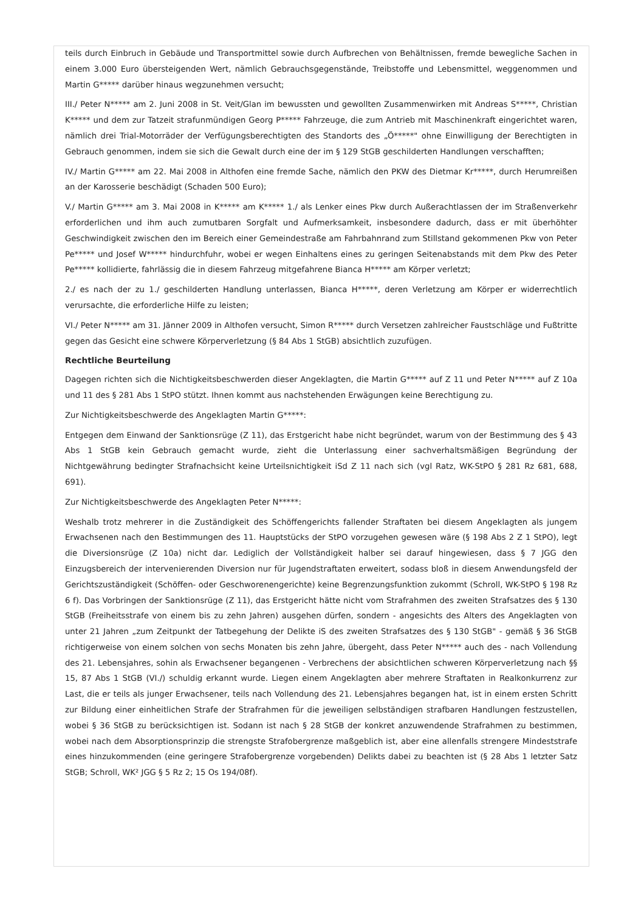teils durch Einbruch in Gebäude und Transportmittel sowie durch Aufbrechen von Behältnissen, fremde bewegliche Sachen in einem 3.000 Euro übersteigenden Wert, nämlich Gebrauchsgegenstände, Treibstoffe und Lebensmittel, weggenommen und Martin G***** darüber hinaus wegzunehmen versucht;
III./ Peter N***** am 2. Juni 2008 in St. Veit/Glan im bewussten und gewollten Zusammenwirken mit Andreas S*****, Christian K***** und dem zur Tatzeit strafunmündigen Georg P***** Fahrzeuge, die zum Antrieb mit Maschinenkraft eingerichtet waren, nämlich drei Trial-Motorräder der Verfügungsberechtigten des Standorts des „Ö*****" ohne Einwilligung der Berechtigten in Gebrauch genommen, indem sie sich die Gewalt durch eine der im § 129 StGB geschilderten Handlungen verschafften;
IV./ Martin G***** am 22. Mai 2008 in Althofen eine fremde Sache, nämlich den PKW des Dietmar Kr*****, durch Herumreißen an der Karosserie beschädigt (Schaden 500 Euro);
V./ Martin G***** am 3. Mai 2008 in K***** am K***** 1./ als Lenker eines Pkw durch Außerachtlassen der im Straßenverkehr erforderlichen und ihm auch zumutbaren Sorgfalt und Aufmerksamkeit, insbesondere dadurch, dass er mit überhöhter Geschwindigkeit zwischen den im Bereich einer Gemeindestraße am Fahrbahnrand zum Stillstand gekommenen Pkw von Peter Pe***** und Josef W***** hindurchfuhr, wobei er wegen Einhaltens eines zu geringen Seitenabstands mit dem Pkw des Peter Pe***** kollidierte, fahrlässig die in diesem Fahrzeug mitgefahrene Bianca H***** am Körper verletzt;
2./ es nach der zu 1./ geschilderten Handlung unterlassen, Bianca H*****, deren Verletzung am Körper er widerrechtlich verursachte, die erforderliche Hilfe zu leisten;
VI./ Peter N***** am 31. Jänner 2009 in Althofen versucht, Simon R***** durch Versetzen zahlreicher Faustschläge und Fußtritte gegen das Gesicht eine schwere Körperverletzung (§ 84 Abs 1 StGB) absichtlich zuzufügen.
Rechtliche Beurteilung
Dagegen richten sich die Nichtigkeitsbeschwerden dieser Angeklagten, die Martin G***** auf Z 11 und Peter N***** auf Z 10a und 11 des § 281 Abs 1 StPO stützt. Ihnen kommt aus nachstehenden Erwägungen keine Berechtigung zu.
Zur Nichtigkeitsbeschwerde des Angeklagten Martin G*****:
Entgegen dem Einwand der Sanktionsrüge (Z 11), das Erstgericht habe nicht begründet, warum von der Bestimmung des § 43 Abs 1 StGB kein Gebrauch gemacht wurde, zieht die Unterlassung einer sachverhaltsmäßigen Begründung der Nichtgewährung bedingter Strafnachsicht keine Urteilsnichtigkeit iSd Z 11 nach sich (vgl Ratz, WK-StPO § 281 Rz 681, 688, 691).
Zur Nichtigkeitsbeschwerde des Angeklagten Peter N*****:
Weshalb trotz mehrerer in die Zuständigkeit des Schöffengerichts fallender Straftaten bei diesem Angeklagten als jungem Erwachsenen nach den Bestimmungen des 11. Hauptstücks der StPO vorzugehen gewesen wäre (§ 198 Abs 2 Z 1 StPO), legt die Diversionsrüge (Z 10a) nicht dar. Lediglich der Vollständigkeit halber sei darauf hingewiesen, dass § 7 JGG den Einzugsbereich der intervenierenden Diversion nur für Jugendstraftaten erweitert, sodass bloß in diesem Anwendungsfeld der Gerichtszuständigkeit (Schöffen- oder Geschworenengerichte) keine Begrenzungsfunktion zukommt (Schroll, WK-StPO § 198 Rz 6 f). Das Vorbringen der Sanktionsrüge (Z 11), das Erstgericht hätte nicht vom Strafrahmen des zweiten Strafsatzes des § 130 StGB (Freiheitsstrafe von einem bis zu zehn Jahren) ausgehen dürfen, sondern - angesichts des Alters des Angeklagten von unter 21 Jahren „zum Zeitpunkt der Tatbegehung der Delikte iS des zweiten Strafsatzes des § 130 StGB" - gemäß § 36 StGB richtigerweise von einem solchen von sechs Monaten bis zehn Jahre, übergeht, dass Peter N***** auch des - nach Vollendung des 21. Lebensjahres, sohin als Erwachsener begangenen - Verbrechens der absichtlichen schweren Körperverletzung nach §§ 15, 87 Abs 1 StGB (VI./) schuldig erkannt wurde. Liegen einem Angeklagten aber mehrere Straftaten in Realkonkurrenz zur Last, die er teils als junger Erwachsener, teils nach Vollendung des 21. Lebensjahres begangen hat, ist in einem ersten Schritt zur Bildung einer einheitlichen Strafe der Strafrahmen für die jeweiligen selbständigen strafbaren Handlungen festzustellen, wobei § 36 StGB zu berücksichtigen ist. Sodann ist nach § 28 StGB der konkret anzuwendende Strafrahmen zu bestimmen, wobei nach dem Absorptionsprinzip die strengste Strafobergrenze maßgeblich ist, aber eine allenfalls strengere Mindeststrafe eines hinzukommenden (eine geringere Strafobergrenze vorgebenden) Delikts dabei zu beachten ist (§ 28 Abs 1 letzter Satz StGB; Schroll, WK² JGG § 5 Rz 2; 15 Os 194/08f).